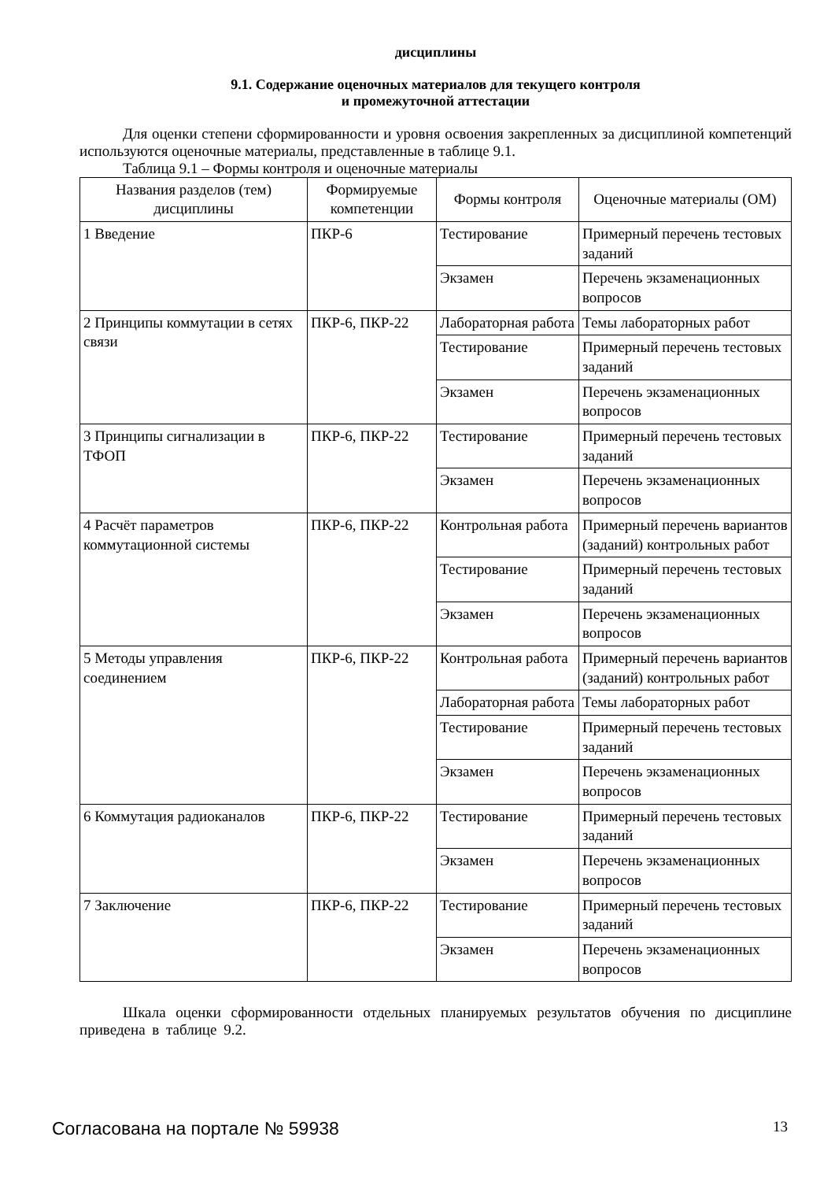дисциплины
9.1. Содержание оценочных материалов для текущего контроля
и промежуточной аттестации
Для оценки степени сформированности и уровня освоения закрепленных за дисциплиной компетенций используются оценочные материалы, представленные в таблице 9.1.
Таблица 9.1 – Формы контроля и оценочные материалы
| Названия разделов (тем) дисциплины | Формируемые компетенции | Формы контроля | Оценочные материалы (ОМ) |
| --- | --- | --- | --- |
| 1 Введение | ПКР-6 | Тестирование | Примерный перечень тестовых заданий |
| | | Экзамен | Перечень экзаменационных вопросов |
| 2 Принципы коммутации в сетях связи | ПКР-6, ПКР-22 | Лабораторная работа | Темы лабораторных работ |
| | | Тестирование | Примерный перечень тестовых заданий |
| | | Экзамен | Перечень экзаменационных вопросов |
| 3 Принципы сигнализации в ТФОП | ПКР-6, ПКР-22 | Тестирование | Примерный перечень тестовых заданий |
| | | Экзамен | Перечень экзаменационных вопросов |
| 4 Расчёт параметров коммутационной системы | ПКР-6, ПКР-22 | Контрольная работа | Примерный перечень вариантов (заданий) контрольных работ |
| | | Тестирование | Примерный перечень тестовых заданий |
| | | Экзамен | Перечень экзаменационных вопросов |
| 5 Методы управления соединением | ПКР-6, ПКР-22 | Контрольная работа | Примерный перечень вариантов (заданий) контрольных работ |
| | | Лабораторная работа | Темы лабораторных работ |
| | | Тестирование | Примерный перечень тестовых заданий |
| | | Экзамен | Перечень экзаменационных вопросов |
| 6 Коммутация радиоканалов | ПКР-6, ПКР-22 | Тестирование | Примерный перечень тестовых заданий |
| | | Экзамен | Перечень экзаменационных вопросов |
| 7 Заключение | ПКР-6, ПКР-22 | Тестирование | Примерный перечень тестовых заданий |
| | | Экзамен | Перечень экзаменационных вопросов |
Шкала оценки сформированности отдельных планируемых результатов обучения по дисциплине приведена в таблице 9.2.
Согласована на портале № 59938 13